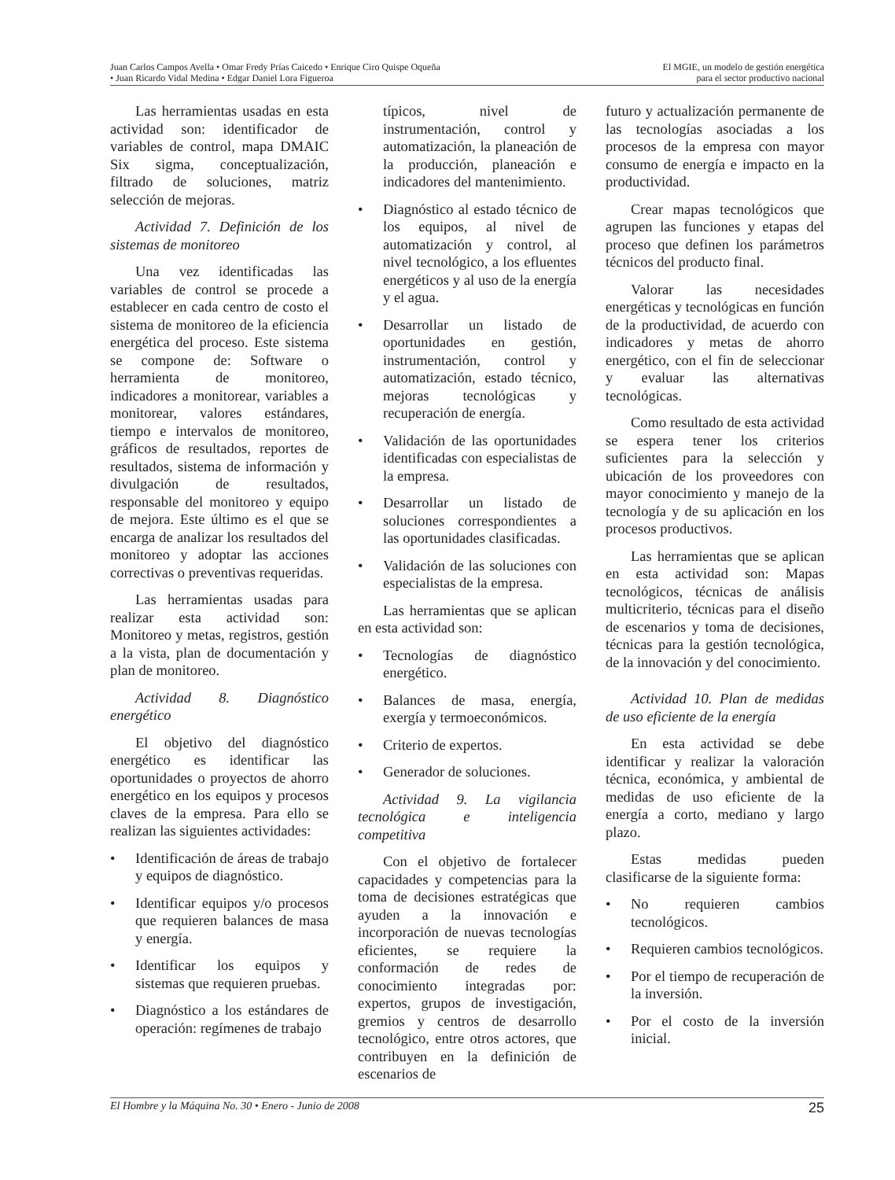Juan Carlos Campos Avella • Omar Fredy Prías Caicedo • Enrique Ciro Quispe Oqueña
• Juan Ricardo Vidal Medina • Edgar Daniel Lora Figueroa
El MGIE, un modelo de gestión energética
para el sector productivo nacional
Las herramientas usadas en esta actividad son: identificador de variables de control, mapa DMAIC Six sigma, conceptualización, filtrado de soluciones, matriz selección de mejoras.
Actividad 7. Definición de los sistemas de monitoreo
Una vez identificadas las variables de control se procede a establecer en cada centro de costo el sistema de monitoreo de la eficiencia energética del proceso. Este sistema se compone de: Software o herramienta de monitoreo, indicadores a monitorear, variables a monitorear, valores estándares, tiempo e intervalos de monitoreo, gráficos de resultados, reportes de resultados, sistema de información y divulgación de resultados, responsable del monitoreo y equipo de mejora. Este último es el que se encarga de analizar los resultados del monitoreo y adoptar las acciones correctivas o preventivas requeridas.
Las herramientas usadas para realizar esta actividad son: Monitoreo y metas, registros, gestión a la vista, plan de documentación y plan de monitoreo.
Actividad 8. Diagnóstico energético
El objetivo del diagnóstico energético es identificar las oportunidades o proyectos de ahorro energético en los equipos y procesos claves de la empresa. Para ello se realizan las siguientes actividades:
• Identificación de áreas de trabajo y equipos de diagnóstico.
• Identificar equipos y/o procesos que requieren balances de masa y energía.
• Identificar los equipos y sistemas que requieren pruebas.
• Diagnóstico a los estándares de operación: regímenes de trabajo
típicos, nivel de instrumentación, control y automatización, la planeación de la producción, planeación e indicadores del mantenimiento.
• Diagnóstico al estado técnico de los equipos, al nivel de automatización y control, al nivel tecnológico, a los efluentes energéticos y al uso de la energía y el agua.
• Desarrollar un listado de oportunidades en gestión, instrumentación, control y automatización, estado técnico, mejoras tecnológicas y recuperación de energía.
• Validación de las oportunidades identificadas con especialistas de la empresa.
• Desarrollar un listado de soluciones correspondientes a las oportunidades clasificadas.
• Validación de las soluciones con especialistas de la empresa.
Las herramientas que se aplican en esta actividad son:
• Tecnologías de diagnóstico energético.
• Balances de masa, energía, exergía y termoeconómicos.
• Criterio de expertos.
• Generador de soluciones.
Actividad 9. La vigilancia tecnológica e inteligencia competitiva
Con el objetivo de fortalecer capacidades y competencias para la toma de decisiones estratégicas que ayuden a la innovación e incorporación de nuevas tecnologías eficientes, se requiere la conformación de redes de conocimiento integradas por: expertos, grupos de investigación, gremios y centros de desarrollo tecnológico, entre otros actores, que contribuyen en la definición de escenarios de
futuro y actualización permanente de las tecnologías asociadas a los procesos de la empresa con mayor consumo de energía e impacto en la productividad.
Crear mapas tecnológicos que agrupen las funciones y etapas del proceso que definen los parámetros técnicos del producto final.
Valorar las necesidades energéticas y tecnológicas en función de la productividad, de acuerdo con indicadores y metas de ahorro energético, con el fin de seleccionar y evaluar las alternativas tecnológicas.
Como resultado de esta actividad se espera tener los criterios suficientes para la selección y ubicación de los proveedores con mayor conocimiento y manejo de la tecnología y de su aplicación en los procesos productivos.
Las herramientas que se aplican en esta actividad son: Mapas tecnológicos, técnicas de análisis multicriterio, técnicas para el diseño de escenarios y toma de decisiones, técnicas para la gestión tecnológica, de la innovación y del conocimiento.
Actividad 10. Plan de medidas de uso eficiente de la energía
En esta actividad se debe identificar y realizar la valoración técnica, económica, y ambiental de medidas de uso eficiente de la energía a corto, mediano y largo plazo.
Estas medidas pueden clasificarse de la siguiente forma:
• No requieren cambios tecnológicos.
• Requieren cambios tecnológicos.
• Por el tiempo de recuperación de la inversión.
• Por el costo de la inversión inicial.
El Hombre y la Máquina No. 30 • Enero - Junio de 2008 25